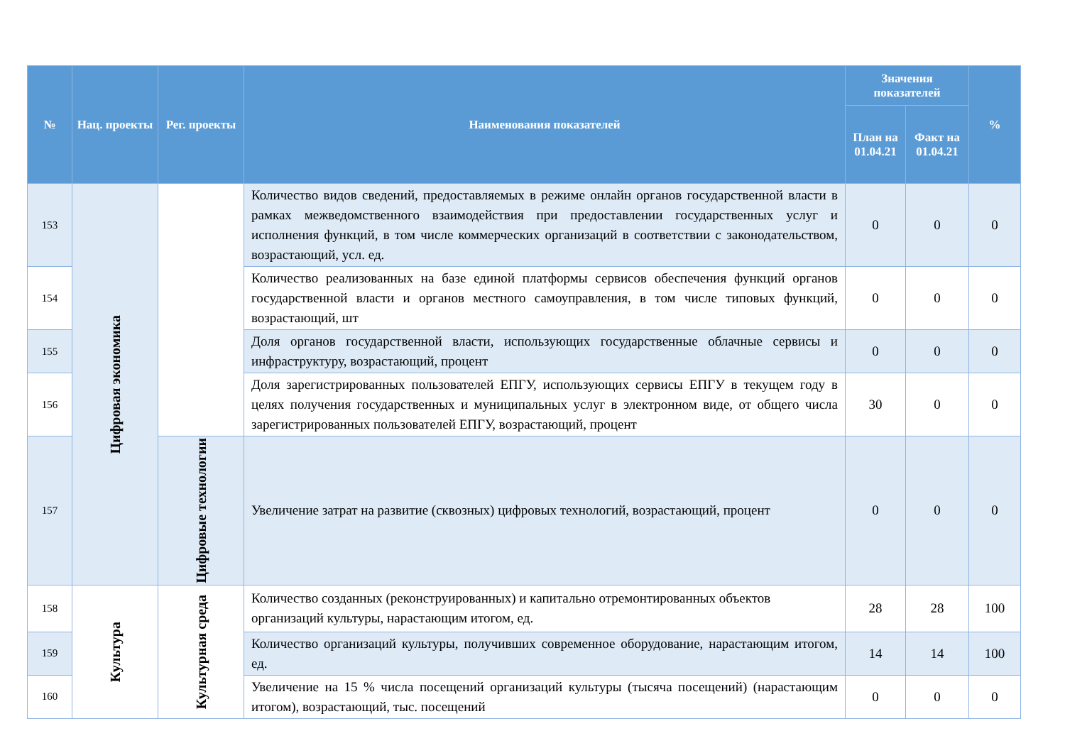| № | Нац. проекты | Рег. проекты | Наименования показателей | Значения показателей | | % |
| --- | --- | --- | --- | --- | --- | --- |
| | | | | План на 01.04.21 | Факт на 01.04.21 | |
| 153 | Цифровая экономика | | Количество видов сведений, предоставляемых в режиме онлайн органов государственной власти в рамках межведомственного взаимодействия при предоставлении государственных услуг и исполнения функций, в том числе коммерческих организаций в соответствии с законодательством, возрастающий, усл. ед. | 0 | 0 | 0 |
| 154 | | | Количество реализованных на базе единой платформы сервисов обеспечения функций органов государственной власти и органов местного самоуправления, в том числе типовых функций, возрастающий, шт | 0 | 0 | 0 |
| 155 | | | Доля органов государственной власти, использующих государственные облачные сервисы и инфраструктуру, возрастающий, процент | 0 | 0 | 0 |
| 156 | | | Доля зарегистрированных пользователей ЕПГУ, использующих сервисы ЕПГУ в текущем году в целях получения государственных и муниципальных услуг в электронном виде, от общего числа зарегистрированных пользователей ЕПГУ, возрастающий, процент | 30 | 0 | 0 |
| 157 | | Цифровые технологии | Увеличение затрат на развитие (сквозных) цифровых технологий, возрастающий, процент | 0 | 0 | 0 |
| 158 | Культура | Культурная среда | Количество созданных (реконструированных) и капитально отремонтированных объектов организаций культуры, нарастающим итогом, ед. | 28 | 28 | 100 |
| 159 | | | Количество организаций культуры, получивших современное оборудование, нарастающим итогом, ед. | 14 | 14 | 100 |
| 160 | | | Увеличение на 15 % числа посещений организаций культуры (тысяча посещений) (нарастающим итогом), возрастающий, тыс. посещений | 0 | 0 | 0 |